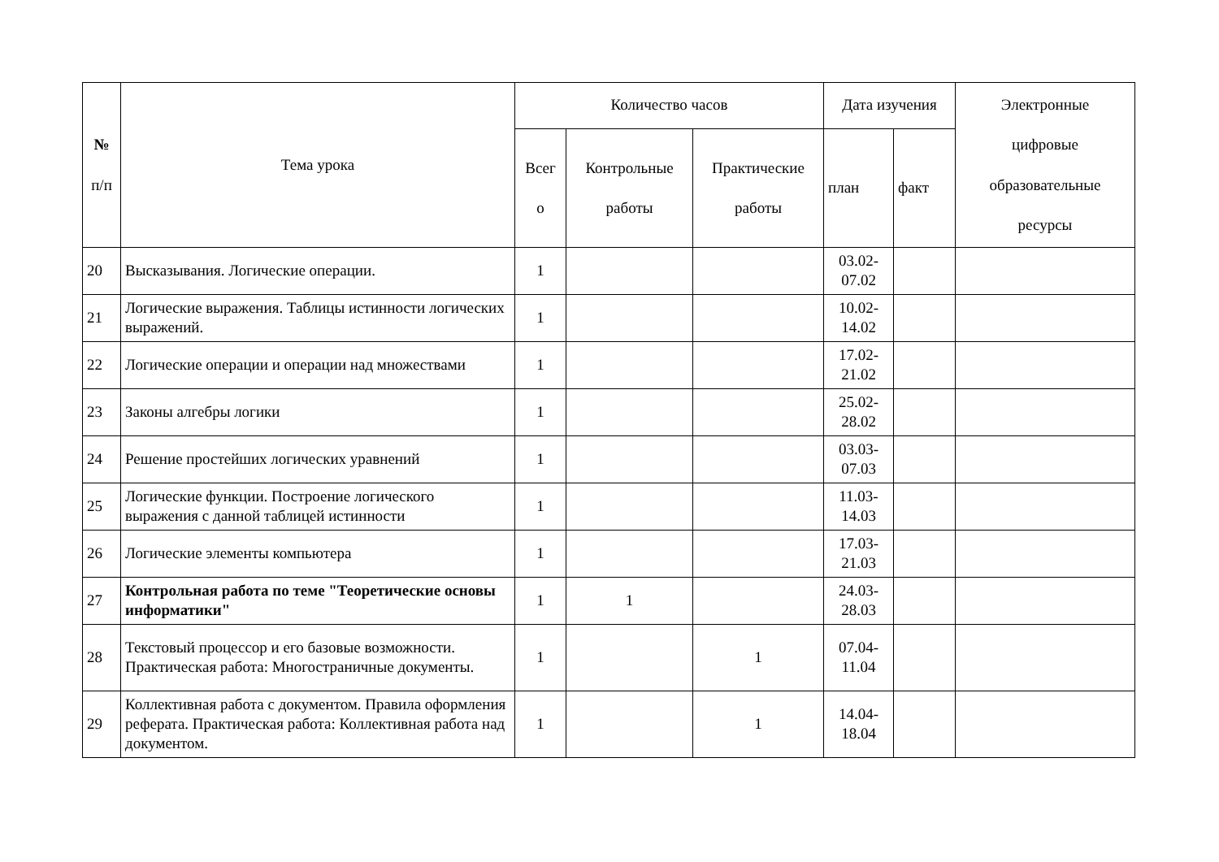| № п/п | Тема урока | Количество часов | | | Дата изучения | | Электронные цифровые образовательные ресурсы |
| --- | --- | --- | --- | --- | --- | --- | --- |
| | | Всег о | Контрольные работы | Практические работы | план | факт | |
| 20 | Высказывания. Логические операции. | 1 | | | 03.02- 07.02 | | |
| 21 | Логические выражения. Таблицы истинности логических выражений. | 1 | | | 10.02- 14.02 | | |
| 22 | Логические операции и операции над множествами | 1 | | | 17.02- 21.02 | | |
| 23 | Законы алгебры логики | 1 | | | 25.02- 28.02 | | |
| 24 | Решение простейших логических уравнений | 1 | | | 03.03- 07.03 | | |
| 25 | Логические функции. Построение логического выражения с данной таблицей истинности | 1 | | | 11.03- 14.03 | | |
| 26 | Логические элементы компьютера | 1 | | | 17.03- 21.03 | | |
| 27 | Контрольная работа по теме "Теоретические основы информатики" | 1 | 1 | | 24.03- 28.03 | | |
| 28 | Текстовый процессор и его базовые возможности. Практическая работа: Многостраничные документы. | 1 | | 1 | 07.04- 11.04 | | |
| 29 | Коллективная работа с документом. Правила оформления реферата. Практическая работа: Коллективная работа над документом. | 1 | | 1 | 14.04- 18.04 | | |